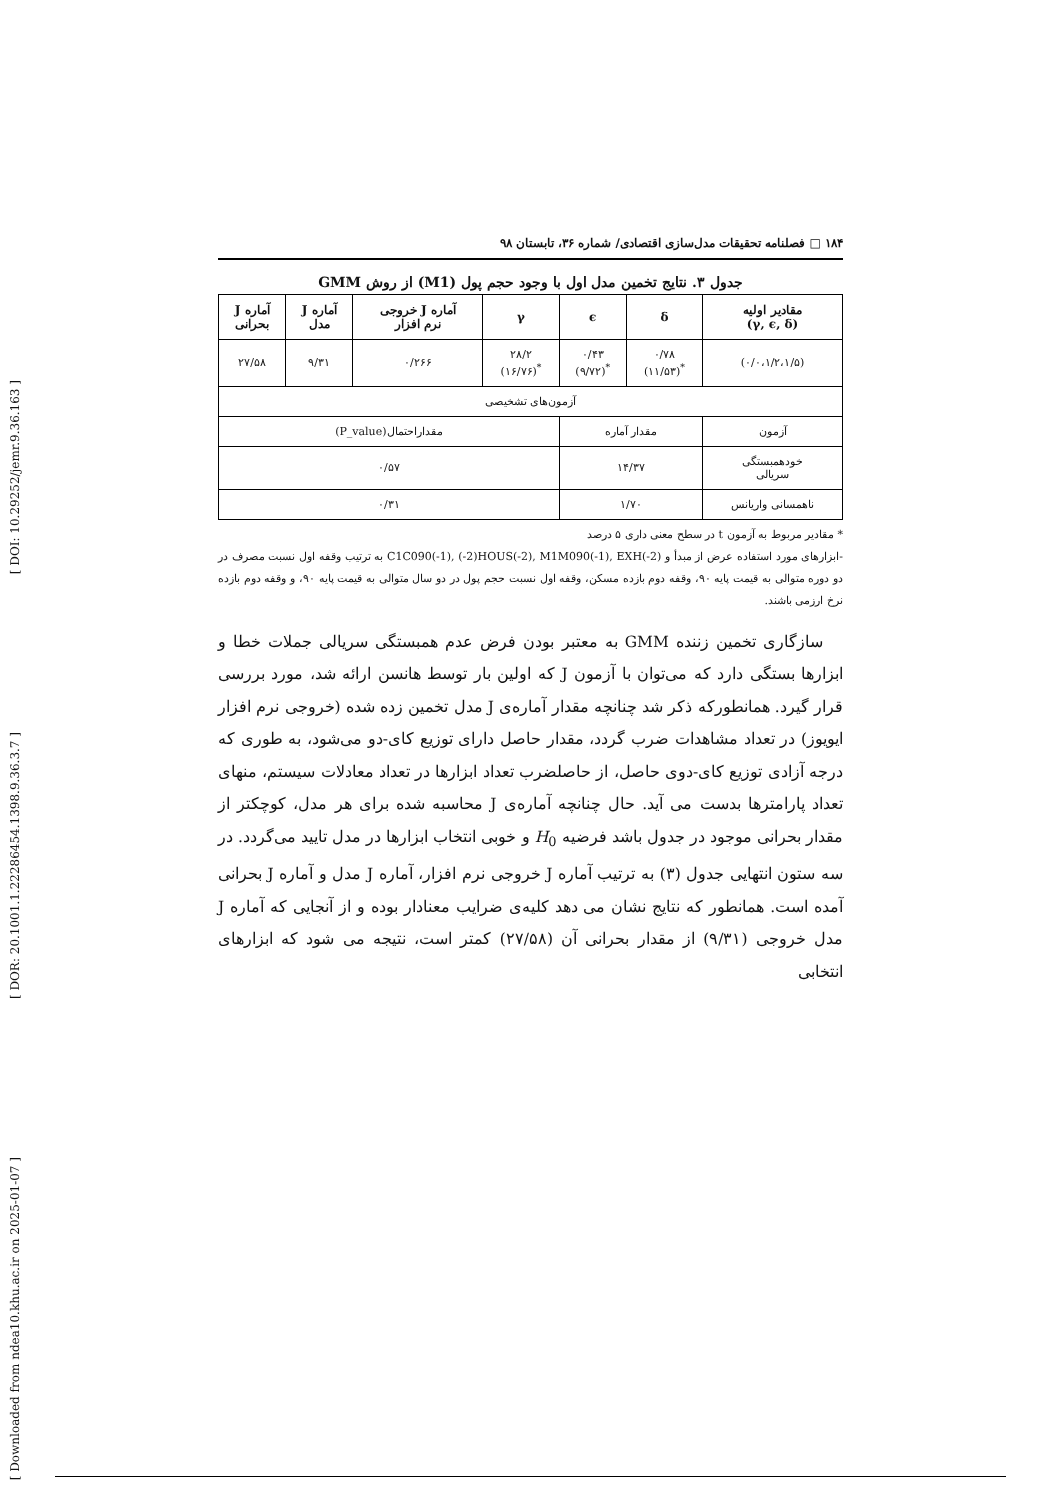[ DOI: 10.29252/jemr.9.36.163 ]
[ DOR: 20.1001.1.22286454.1398.9.36.3.7 ]
[ Downloaded from ndea10.khu.ac.ir on 2025-01-07 ]
۱۸۴ □ فصلنامه تحقیقات مدل‌سازی اقتصادی/ شماره ۳۶، تابستان ۹۸
جدول ۳. نتایج تخمین مدل اول با وجود حجم پول (M1) از روش GMM
| مقادیر اولیه (γ, ϵ, δ) | δ | ϵ | γ | آماره J خروجی نرم افزار | آماره J مدل | آماره J بحرانی |
| --- | --- | --- | --- | --- | --- | --- |
| (۰/۰،۱/۲،۱/۵) | ۰/۷۸ <sup>*</sup> (۱۱/۵۳) | ۰/۴۳ <sup>*</sup> (۹/۷۲) | ۲۸/۲ <sup>*</sup> (۱۶/۷۶) | ۰/۲۶۶ | ۹/۳۱ | ۲۷/۵۸ |
| آزمون‌های تشخیصی | | | | | | |
| آزمون | مقدار آماره | | مقداراحتمال(P_value) | | | |
| خودهمبستگی سریالی | ۱۴/۳۷ | | ۰/۵۷ | | | |
| ناهمسانی واریانس | ۱/۷۰ | | ۰/۳۱ | | | |
* مقادیر مربوط به آزمون t در سطح معنی داری ۵ درصد
-ابزارهای مورد استفاده عرض از مبدأ و C1C090(-1), (-2)HOUS(-2), M1M090(-1), EXH(-2) به ترتیب وقفه اول نسبت مصرف در دو دوره متوالی به قیمت پایه ۹۰، وقفه دوم بازده مسکن، وقفه اول نسبت حجم پول در دو سال متوالی به قیمت پایه ۹۰، و وقفه دوم بازده نرخ ارزمی باشند.
سازگاری تخمین زننده GMM به معتبر بودن فرض عدم همبستگی سریالی جملات خطا و ابزارها بستگی دارد که می‌توان با آزمون J که اولین بار توسط هانسن ارائه شد، مورد بررسی قرار گیرد. همانطورکه ذکر شد چنانچه مقدار آماره‌ی J مدل تخمین زده شده (خروجی نرم افزار ایویوز) در تعداد مشاهدات ضرب گردد، مقدار حاصل دارای توزیع کای-دو می‌شود، به طوری که درجه آزادی توزیع کای-دوی حاصل، از حاصلضرب تعداد ابزارها در تعداد معادلات سیستم، منهای تعداد پارامترها بدست می آید. حال چنانچه آماره‌ی J محاسبه شده برای هر مدل، کوچکتر از مقدار بحرانی موجود در جدول باشد فرضیه H<sub>0</sub> و خوبی انتخاب ابزارها در مدل تایید می‌گردد. در سه ستون انتهایی جدول (۳) به ترتیب آماره J خروجی نرم افزار، آماره J مدل و آماره J بحرانی آمده است. همانطور که نتایج نشان می دهد کلیه‌ی ضرایب معنادار بوده و از آنجایی که آماره J مدل خروجی (۹/۳۱) از مقدار بحرانی آن (۲۷/۵۸) کمتر است، نتیجه می شود که ابزارهای انتخابی